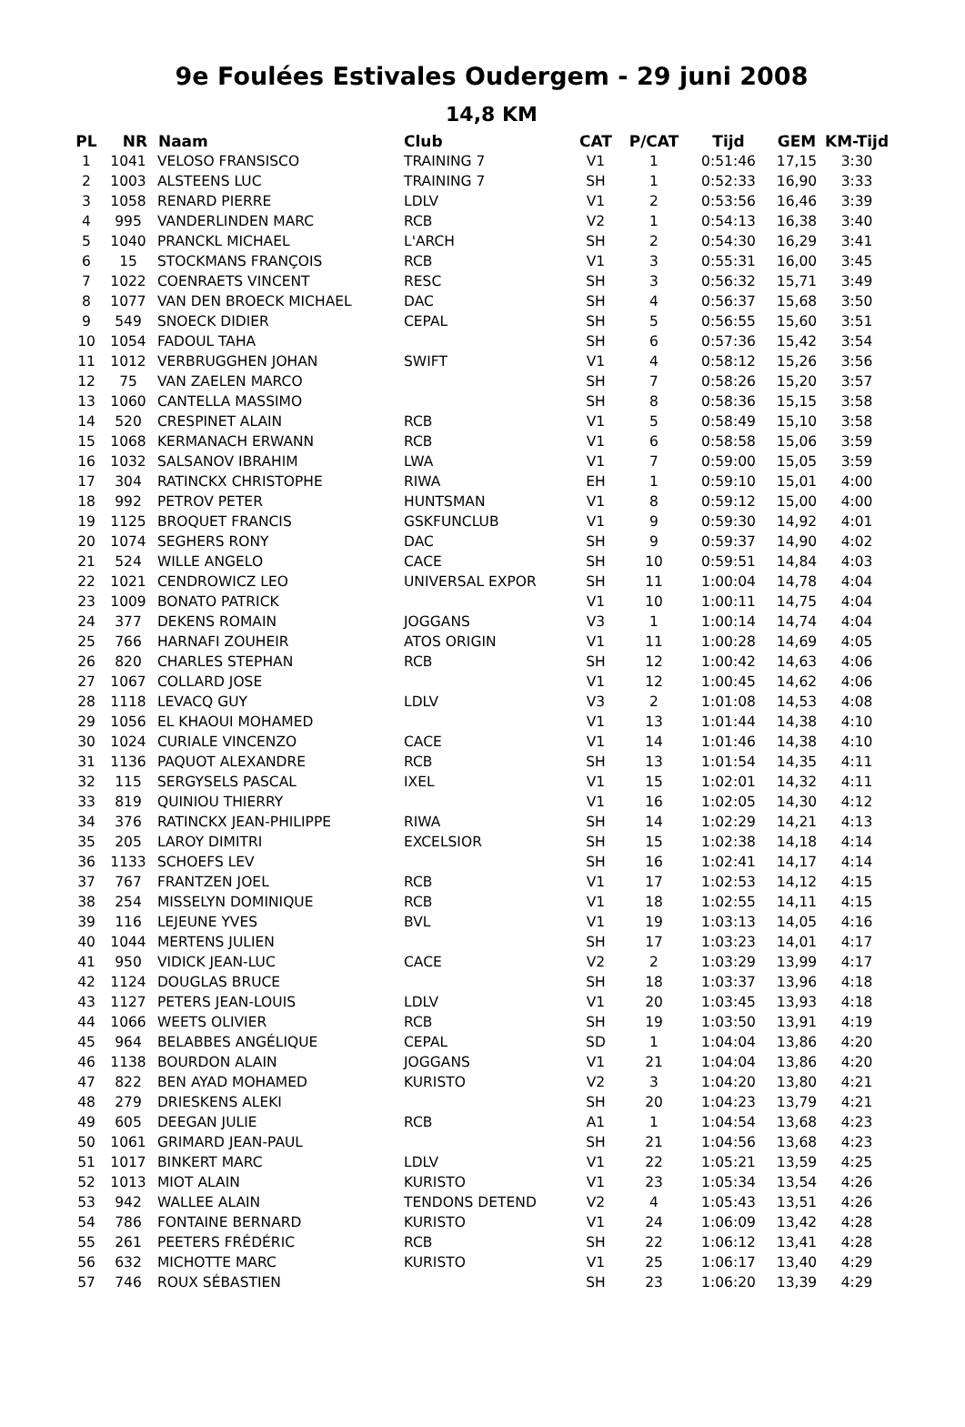9e Foulées Estivales Oudergem - 29 juni 2008
14,8 KM
| PL | NR | Naam | Club | CAT | P/CAT | Tijd | GEM | KM-Tijd |
| --- | --- | --- | --- | --- | --- | --- | --- | --- |
| 1 | 1041 | VELOSO FRANSISCO | TRAINING 7 | V1 | 1 | 0:51:46 | 17,15 | 3:30 |
| 2 | 1003 | ALSTEENS LUC | TRAINING 7 | SH | 1 | 0:52:33 | 16,90 | 3:33 |
| 3 | 1058 | RENARD PIERRE | LDLV | V1 | 2 | 0:53:56 | 16,46 | 3:39 |
| 4 | 995 | VANDERLINDEN MARC | RCB | V2 | 1 | 0:54:13 | 16,38 | 3:40 |
| 5 | 1040 | PRANCKL MICHAEL | L'ARCH | SH | 2 | 0:54:30 | 16,29 | 3:41 |
| 6 | 15 | STOCKMANS FRANÇOIS | RCB | V1 | 3 | 0:55:31 | 16,00 | 3:45 |
| 7 | 1022 | COENRAETS VINCENT | RESC | SH | 3 | 0:56:32 | 15,71 | 3:49 |
| 8 | 1077 | VAN DEN BROECK MICHAEL | DAC | SH | 4 | 0:56:37 | 15,68 | 3:50 |
| 9 | 549 | SNOECK DIDIER | CEPAL | SH | 5 | 0:56:55 | 15,60 | 3:51 |
| 10 | 1054 | FADOUL TAHA | | SH | 6 | 0:57:36 | 15,42 | 3:54 |
| 11 | 1012 | VERBRUGGHEN JOHAN | SWIFT | V1 | 4 | 0:58:12 | 15,26 | 3:56 |
| 12 | 75 | VAN ZAELEN MARCO | | SH | 7 | 0:58:26 | 15,20 | 3:57 |
| 13 | 1060 | CANTELLA MASSIMO | | SH | 8 | 0:58:36 | 15,15 | 3:58 |
| 14 | 520 | CRESPINET ALAIN | RCB | V1 | 5 | 0:58:49 | 15,10 | 3:58 |
| 15 | 1068 | KERMANACH ERWANN | RCB | V1 | 6 | 0:58:58 | 15,06 | 3:59 |
| 16 | 1032 | SALSANOV IBRAHIM | LWA | V1 | 7 | 0:59:00 | 15,05 | 3:59 |
| 17 | 304 | RATINCKX CHRISTOPHE | RIWA | EH | 1 | 0:59:10 | 15,01 | 4:00 |
| 18 | 992 | PETROV PETER | HUNTSMAN | V1 | 8 | 0:59:12 | 15,00 | 4:00 |
| 19 | 1125 | BROQUET FRANCIS | GSKFUNCLUB | V1 | 9 | 0:59:30 | 14,92 | 4:01 |
| 20 | 1074 | SEGHERS RONY | DAC | SH | 9 | 0:59:37 | 14,90 | 4:02 |
| 21 | 524 | WILLE ANGELO | CACE | SH | 10 | 0:59:51 | 14,84 | 4:03 |
| 22 | 1021 | CENDROWICZ LEO | UNIVERSAL EXPOR | SH | 11 | 1:00:04 | 14,78 | 4:04 |
| 23 | 1009 | BONATO PATRICK | | V1 | 10 | 1:00:11 | 14,75 | 4:04 |
| 24 | 377 | DEKENS ROMAIN | JOGGANS | V3 | 1 | 1:00:14 | 14,74 | 4:04 |
| 25 | 766 | HARNAFI ZOUHEIR | ATOS ORIGIN | V1 | 11 | 1:00:28 | 14,69 | 4:05 |
| 26 | 820 | CHARLES STEPHAN | RCB | SH | 12 | 1:00:42 | 14,63 | 4:06 |
| 27 | 1067 | COLLARD JOSE | | V1 | 12 | 1:00:45 | 14,62 | 4:06 |
| 28 | 1118 | LEVACQ GUY | LDLV | V3 | 2 | 1:01:08 | 14,53 | 4:08 |
| 29 | 1056 | EL KHAOUI MOHAMED | | V1 | 13 | 1:01:44 | 14,38 | 4:10 |
| 30 | 1024 | CURIALE VINCENZO | CACE | V1 | 14 | 1:01:46 | 14,38 | 4:10 |
| 31 | 1136 | PAQUOT ALEXANDRE | RCB | SH | 13 | 1:01:54 | 14,35 | 4:11 |
| 32 | 115 | SERGYSELS PASCAL | IXEL | V1 | 15 | 1:02:01 | 14,32 | 4:11 |
| 33 | 819 | QUINIOU THIERRY | | V1 | 16 | 1:02:05 | 14,30 | 4:12 |
| 34 | 376 | RATINCKX JEAN-PHILIPPE | RIWA | SH | 14 | 1:02:29 | 14,21 | 4:13 |
| 35 | 205 | LAROY DIMITRI | EXCELSIOR | SH | 15 | 1:02:38 | 14,18 | 4:14 |
| 36 | 1133 | SCHOEFS LEV | | SH | 16 | 1:02:41 | 14,17 | 4:14 |
| 37 | 767 | FRANTZEN JOEL | RCB | V1 | 17 | 1:02:53 | 14,12 | 4:15 |
| 38 | 254 | MISSELYN DOMINIQUE | RCB | V1 | 18 | 1:02:55 | 14,11 | 4:15 |
| 39 | 116 | LEJEUNE YVES | BVL | V1 | 19 | 1:03:13 | 14,05 | 4:16 |
| 40 | 1044 | MERTENS JULIEN | | SH | 17 | 1:03:23 | 14,01 | 4:17 |
| 41 | 950 | VIDICK JEAN-LUC | CACE | V2 | 2 | 1:03:29 | 13,99 | 4:17 |
| 42 | 1124 | DOUGLAS BRUCE | | SH | 18 | 1:03:37 | 13,96 | 4:18 |
| 43 | 1127 | PETERS JEAN-LOUIS | LDLV | V1 | 20 | 1:03:45 | 13,93 | 4:18 |
| 44 | 1066 | WEETS OLIVIER | RCB | SH | 19 | 1:03:50 | 13,91 | 4:19 |
| 45 | 964 | BELABBES ANGÉLIQUE | CEPAL | SD | 1 | 1:04:04 | 13,86 | 4:20 |
| 46 | 1138 | BOURDON ALAIN | JOGGANS | V1 | 21 | 1:04:04 | 13,86 | 4:20 |
| 47 | 822 | BEN AYAD MOHAMED | KURISTO | V2 | 3 | 1:04:20 | 13,80 | 4:21 |
| 48 | 279 | DRIESKENS ALEKI | | SH | 20 | 1:04:23 | 13,79 | 4:21 |
| 49 | 605 | DEEGAN JULIE | RCB | A1 | 1 | 1:04:54 | 13,68 | 4:23 |
| 50 | 1061 | GRIMARD JEAN-PAUL | | SH | 21 | 1:04:56 | 13,68 | 4:23 |
| 51 | 1017 | BINKERT MARC | LDLV | V1 | 22 | 1:05:21 | 13,59 | 4:25 |
| 52 | 1013 | MIOT ALAIN | KURISTO | V1 | 23 | 1:05:34 | 13,54 | 4:26 |
| 53 | 942 | WALLEE ALAIN | TENDONS DETEND | V2 | 4 | 1:05:43 | 13,51 | 4:26 |
| 54 | 786 | FONTAINE BERNARD | KURISTO | V1 | 24 | 1:06:09 | 13,42 | 4:28 |
| 55 | 261 | PEETERS FRÉDÉRIC | RCB | SH | 22 | 1:06:12 | 13,41 | 4:28 |
| 56 | 632 | MICHOTTE MARC | KURISTO | V1 | 25 | 1:06:17 | 13,40 | 4:29 |
| 57 | 746 | ROUX SÉBASTIEN | | SH | 23 | 1:06:20 | 13,39 | 4:29 |